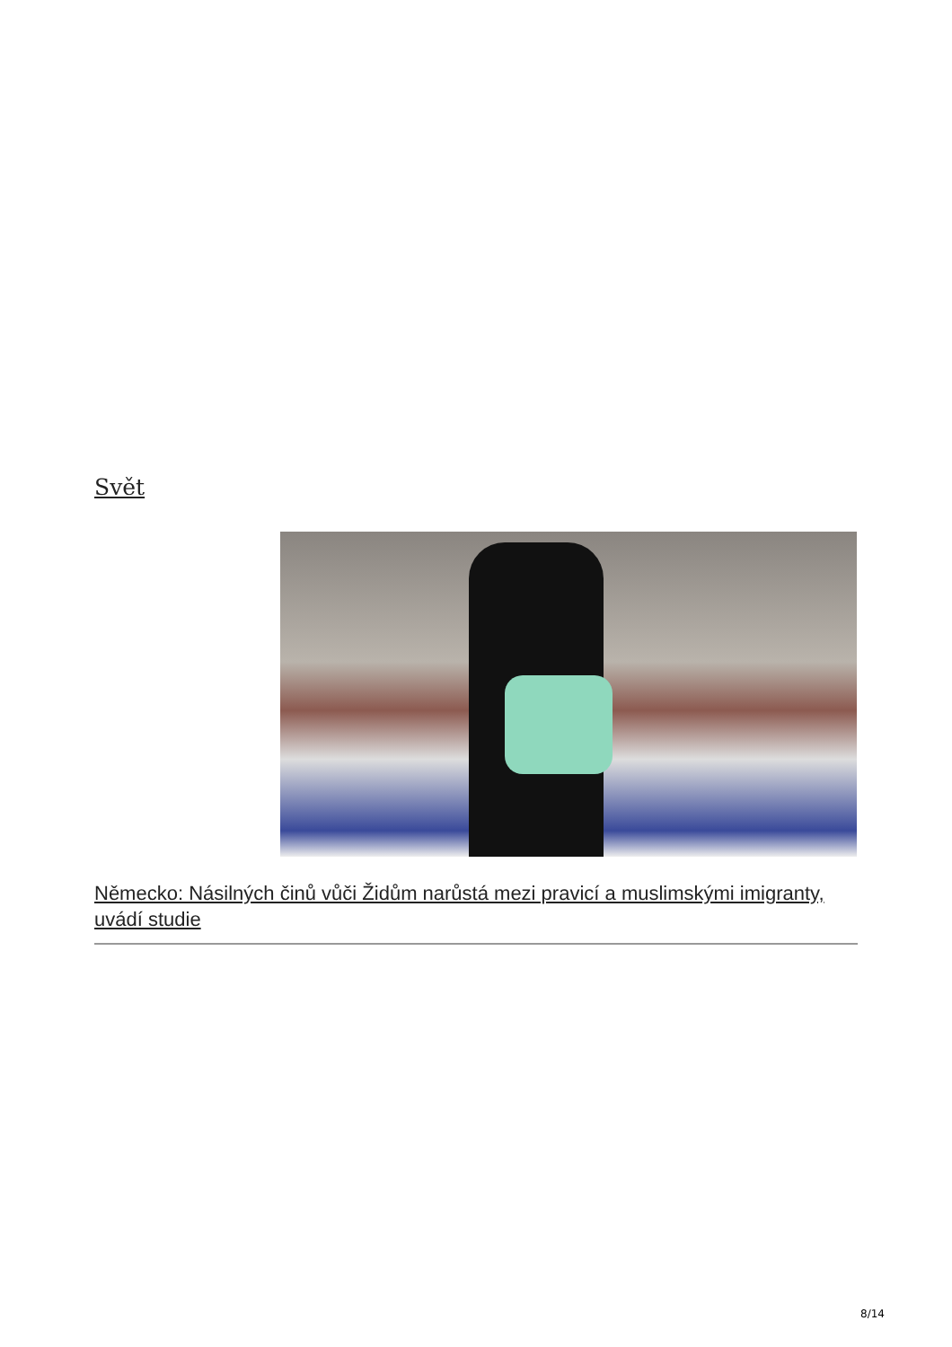Svět
Německo: Násilných činů vůči Židům narůstá mezi pravicí a muslimskými imigranty, uvádí studie
8/14